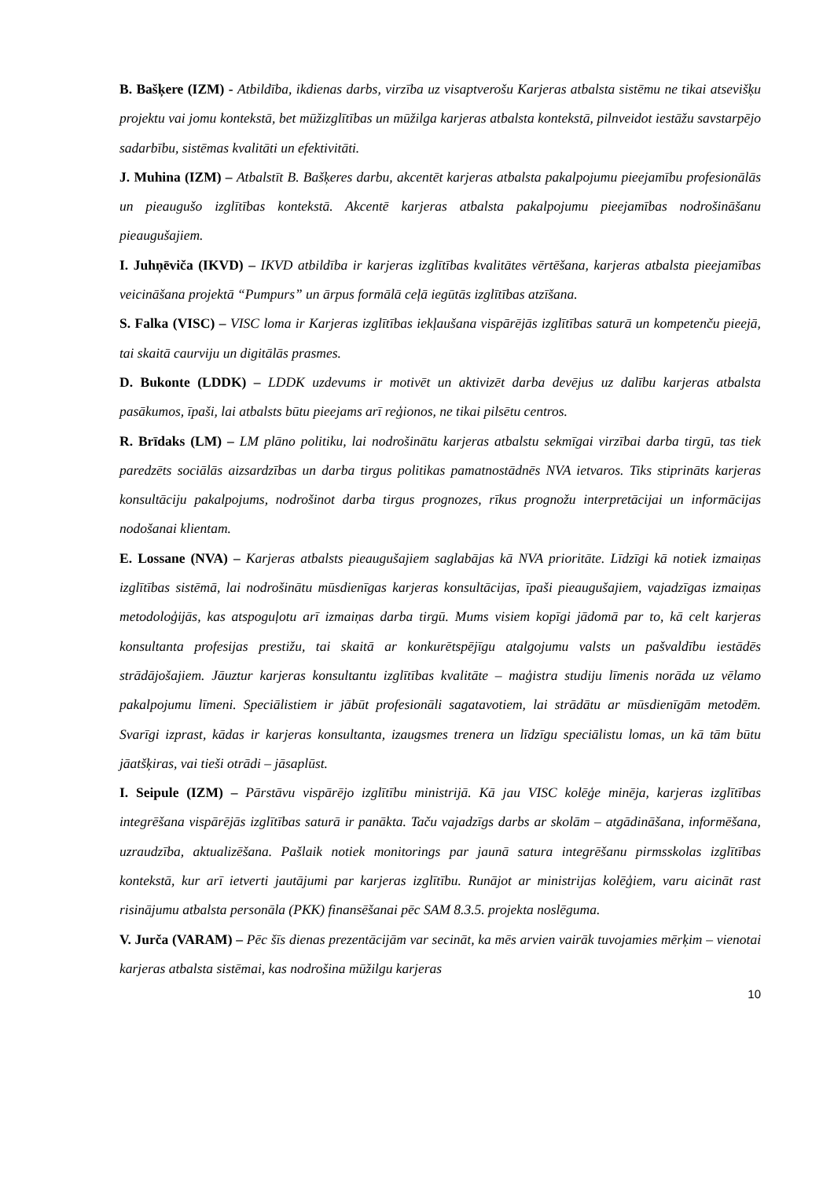B. Bašķere (IZM) - Atbildība, ikdienas darbs, virzība uz visaptverošu Karjeras atbalsta sistēmu ne tikai atsevišķu projektu vai jomu kontekstā, bet mūžizglītības un mūžilga karjeras atbalsta kontekstā, pilnveidot iestāžu savstarpējo sadarbību, sistēmas kvalitāti un efektivitāti.
J. Muhina (IZM) – Atbalstīt B. Bašķeres darbu, akcentēt karjeras atbalsta pakalpojumu pieejamību profesionālās un pieaugušo izglītības kontekstā. Akcentē karjeras atbalsta pakalpojumu pieejamības nodrošināšanu pieaugušajiem.
I. Juhņēviča (IKVD) – IKVD atbildība ir karjeras izglītības kvalitātes vērtēšana, karjeras atbalsta pieejamības veicināšana projektā “Pumpurs” un ārpus formālā ceļā iegūtās izglītības atzīšana.
S. Falka (VISC) – VISC loma ir Karjeras izglītības iekļaušana vispārējās izglītības saturā un kompetenču pieejā, tai skaitā caurviju un digitālās prasmes.
D. Bukonte (LDDK) – LDDK uzdevums ir motivēt un aktivizēt darba devējus uz dalību karjeras atbalsta pasākumos, īpaši, lai atbalsts būtu pieejams arī reģionos, ne tikai pilsētu centros.
R. Brīdaks (LM) – LM plāno politiku, lai nodrošinātu karjeras atbalstu sekmīgai virzībai darba tirgū, tas tiek paredzēts sociālās aizsardzības un darba tirgus politikas pamatnostādnēs NVA ietvaros. Tiks stiprināts karjeras konsultāciju pakalpojums, nodrošinot darba tirgus prognozes, rīkus prognožu interpretācijai un informācijas nodošanai klientam.
E. Lossane (NVA) – Karjeras atbalsts pieaugušajiem saglabājas kā NVA prioritāte. Līdzīgi kā notiek izmaiņas izglītības sistēmā, lai nodrošinātu mūsdienīgas karjeras konsultācijas, īpaši pieaugušajiem, vajadzīgas izmaiņas metodoloģijās, kas atspoguļotu arī izmaiņas darba tirgū. Mums visiem kopīgi jādomā par to, kā celt karjeras konsultanta profesijas prestižu, tai skaitā ar konkurētspējīgu atalgojumu valsts un pašvaldību iestādēs strādājošajiem. Jāuztur karjeras konsultantu izglītības kvalitāte – maģistra studiju līmenis norāda uz vēlamo pakalpojumu līmeni. Speciālistiem ir jābūt profesionāli sagatavotiem, lai strādātu ar mūsdienīgām metodēm. Svarīgi izprast, kādas ir karjeras konsultanta, izaugsmes trenera un līdzīgu speciālistu lomas, un kā tām būtu jāatšķiras, vai tieši otrādi – jāsaplūst.
I. Seipule (IZM) – Pārstāvu vispārējo izglītību ministrijā. Kā jau VISC kolēģe minēja, karjeras izglītības integrēšana vispārējās izglītības saturā ir panākta. Taču vajadzīgs darbs ar skolām – atgādināšana, informēšana, uzraudzība, aktualizēšana. Pašlaik notiek monitorings par jaunā satura integrēšanu pirmsskolas izglītības kontekstā, kur arī ietverti jautājumi par karjeras izglītību. Runājot ar ministrijas kolēģiem, varu aicināt rast risinājumu atbalsta personāla (PKK) finansēšanai pēc SAM 8.3.5. projekta noslēguma.
V. Jurča (VARAM) – Pēc šīs dienas prezentācijām var secināt, ka mēs arvien vairāk tuvojamies mērķim – vienotai karjeras atbalsta sistēmai, kas nodrošina mūžilgu karjeras
10